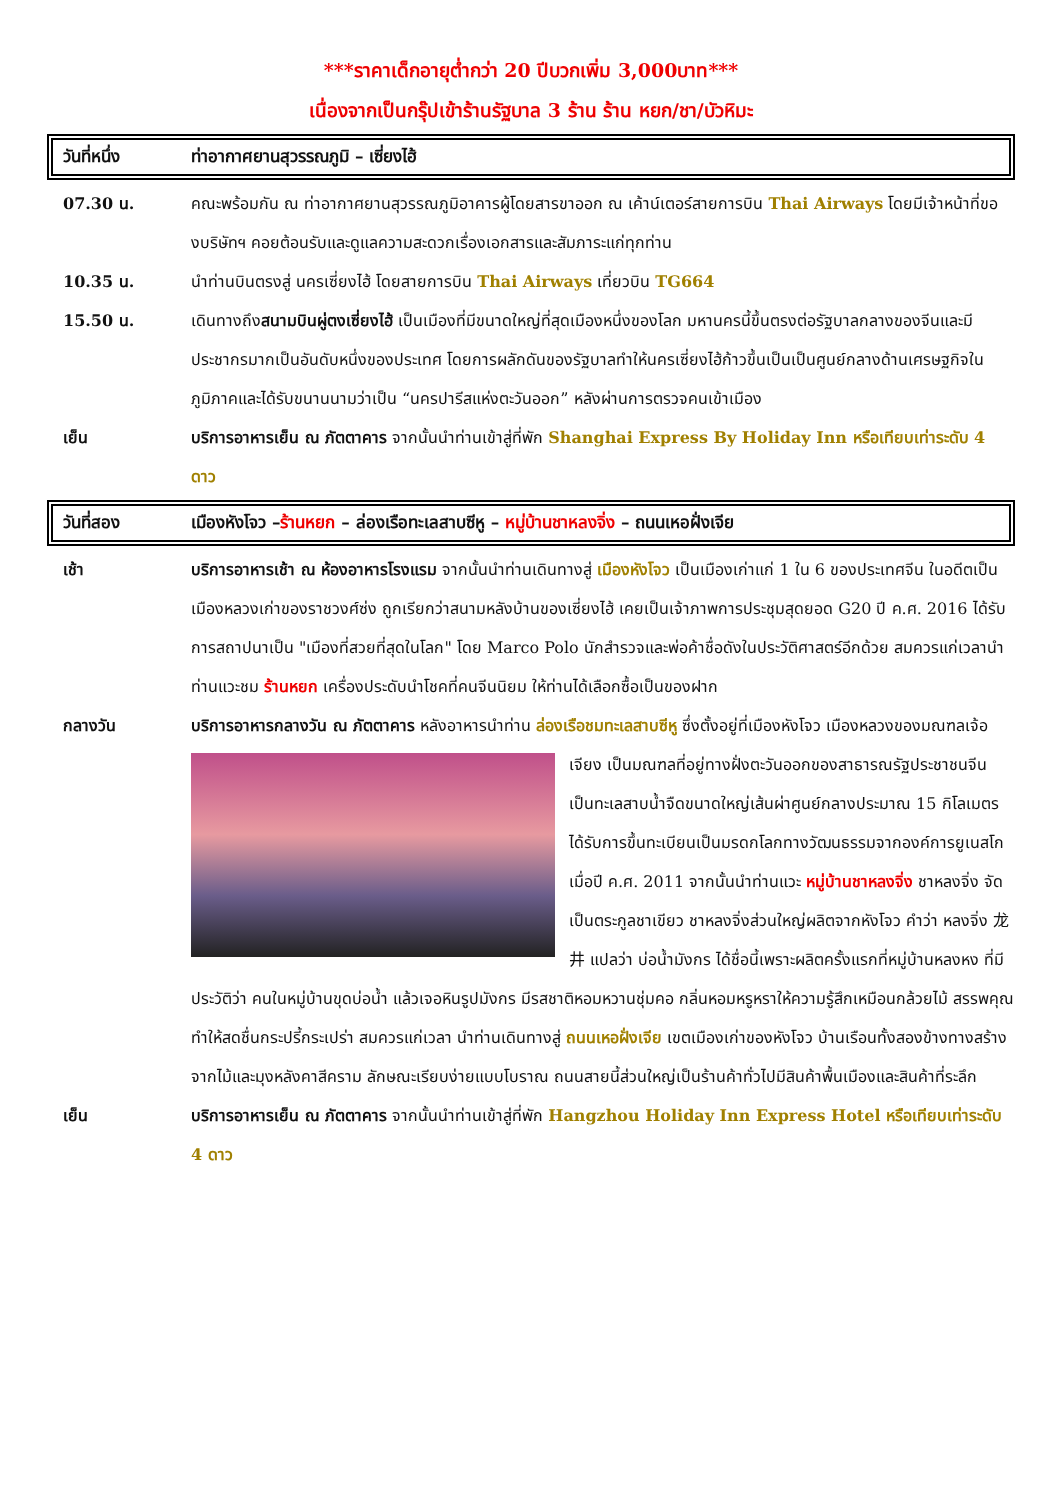***ราคาเด็กอายุต่ำกว่า 20 ปีบวกเพิ่ม 3,000บาท***
เนื่องจากเป็นกรุ๊ปเข้าร้านรัฐบาล 3 ร้าน ร้าน หยก/ชา/บัวหิมะ
วันที่หนึ่ง ท่าอากาศยานสุวรรณภูมิ – เซี่ยงไฮ้
| 07.30 น. | คณะพร้อมกัน ณ ท่าอากาศยานสุวรรณภูมิอาคารผู้โดยสารขาออก ณ เค้าน์เตอร์สายการบิน Thai Airways โดยมีเจ้าหน้าที่ของบริษัทฯ คอยต้อนรับและดูแลความสะดวกเรื่องเอกสารและสัมภาระแก่ทุกท่าน |
| 10.35 น. | นำท่านบินตรงสู่ นครเซี่ยงไฮ้ โดยสายการบิน Thai Airways เที่ยวบิน TG664 |
| 15.50 น. | เดินทางถึง สนามบินผู่ตงเซี่ยงไฮ้ เป็นเมืองที่มีขนาดใหญ่ที่สุดเมืองหนึ่งของโลก มหานครนี้ขึ้นตรงต่อรัฐบาลกลางของจีนและมีประชากรมากเป็นอันดับหนึ่งของประเทศ โดยการผลักดันของรัฐบาลทำให้นครเซี่ยงไฮ้ก้าวขึ้นเป็นเป็นศูนย์กลางด้านเศรษฐกิจในภูมิภาคและได้รับขนานนามว่าเป็น “นครปารีสแห่งตะวันออก” หลังผ่านการตรวจคนเข้าเมือง |
| เย็น | บริการอาหารเย็น ณ ภัตตาคาร จากนั้นนำท่านเข้าสู่ที่พัก Shanghai Express By Holiday Inn หรือเทียบเท่าระดับ 4 ดาว |
วันที่สอง เมืองหังโจว –ร้านหยก – ล่องเรือทะเลสาบซีหู – หมู่บ้านชาหลงจิ่ง – ถนนเหอฝั่งเจีย
| เช้า | บริการอาหารเช้า ณ ห้องอาหารโรงแรม จากนั้นนำท่านเดินทางสู่ เมืองหังโจว เป็นเมืองเก่าแก่ 1 ใน 6 ของประเทศจีน ในอดีตเป็นเมืองหลวงเก่าของราชวงศ์ซ่ง ถูกเรียกว่าสนามหลังบ้านของเซี่ยงไฮ้ เคยเป็นเจ้าภาพการประชุมสุดยอด G20 ปี ค.ศ. 2016 ได้รับการสถาปนาเป็น "เมืองที่สวยที่สุดในโลก" โดย Marco Polo นักสำรวจและพ่อค้าชื่อดังในประวัติศาสตร์อีกด้วย สมควรแก่เวลานำท่านแวะชม ร้านหยก เครื่องประดับนำโชคที่คนจีนนิยม ให้ท่านได้เลือกซื้อเป็นของฝาก |
| กลางวัน | บริการอาหารกลางวัน ณ ภัตตาคาร หลังอาหารนำท่าน ล่องเรือชมทะเลสาบซีหู ซึ่งตั้งอยู่ที่เมืองหังโจว เมืองหลวงของมณฑลเจ้อเจียง เป็นมณฑลที่อยู่ทางฝั่งตะวันออกของสาธารณรัฐประชาชนจีน เป็นทะเลสาบน้ำจืดขนาดใหญ่เส้นผ่าศูนย์กลางประมาณ 15 กิโลเมตร ได้รับการขึ้นทะเบียนเป็นมรดกโลกทางวัฒนธรรมจากองค์การยูเนสโกเมื่อปี ค.ศ. 2011 จากนั้นนำท่านแวะ หมู่บ้านชาหลงจิ่ง ชาหลงจิ่ง จัดเป็นตระกูลชาเขียว ชาหลงจิ่งส่วนใหญ่ผลิตจากหังโจว คำว่า หลงจิ่ง 龙井 แปลว่า บ่อน้ำมังกร ได้ชื่อนี้เพราะผลิตครั้งแรกที่หมู่บ้านหลงหง ที่มีประวัติว่า คนในหมู่บ้านขุดบ่อน้ำ แล้วเจอหินรูปมังกร มีรสชาติหอมหวานชุ่มคอ กลิ่นหอมหรูหราให้ความรู้สึกเหมือนกล้วยไม้ สรรพคุณ ทำให้สดชื่นกระปรี้กระเปร่า สมควรแก่เวลา นำท่านเดินทางสู่ ถนนเหอฝั่งเจีย เขตเมืองเก่าของหังโจว บ้านเรือนทั้งสองข้างทางสร้างจากไม้และมุงหลังคาสีคราม ลักษณะเรียบง่ายแบบโบราณ ถนนสายนี้ส่วนใหญ่เป็นร้านค้าทั่วไปมีสินค้าพื้นเมืองและสินค้าที่ระลึก |
| เย็น | บริการอาหารเย็น ณ ภัตตาคาร จากนั้นนำท่านเข้าสู่ที่พัก Hangzhou Holiday Inn Express Hotel หรือเทียบเท่าระดับ 4 ดาว |